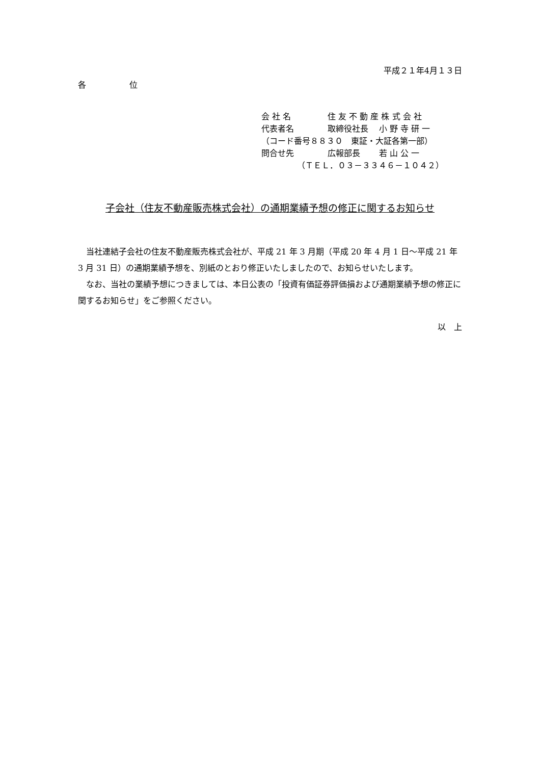平成２１年4月１３日
各 位
会 社 名 住 友 不 動 産 株 式 会 社
代表者名 取締役社長　 小 野 寺 研 一
（コード番号８８３０　東証・大証各第一部）
問合せ先 広報部長　　 若 山 公 一
（ＴＥＬ．０３－３３４６－１０４２）
子会社（住友不動産販売株式会社）の通期業績予想の修正に関するお知らせ
当社連結子会社の住友不動産販売株式会社が、平成 21 年 3 月期（平成 20 年 4 月 1 日～平成 21 年 3 月 31 日）の通期業績予想を、別紙のとおり修正いたしましたので、お知らせいたします。
なお、当社の業績予想につきましては、本日公表の「投資有価証券評価損および通期業績予想の修正に関するお知らせ」をご参照ください。
以　上